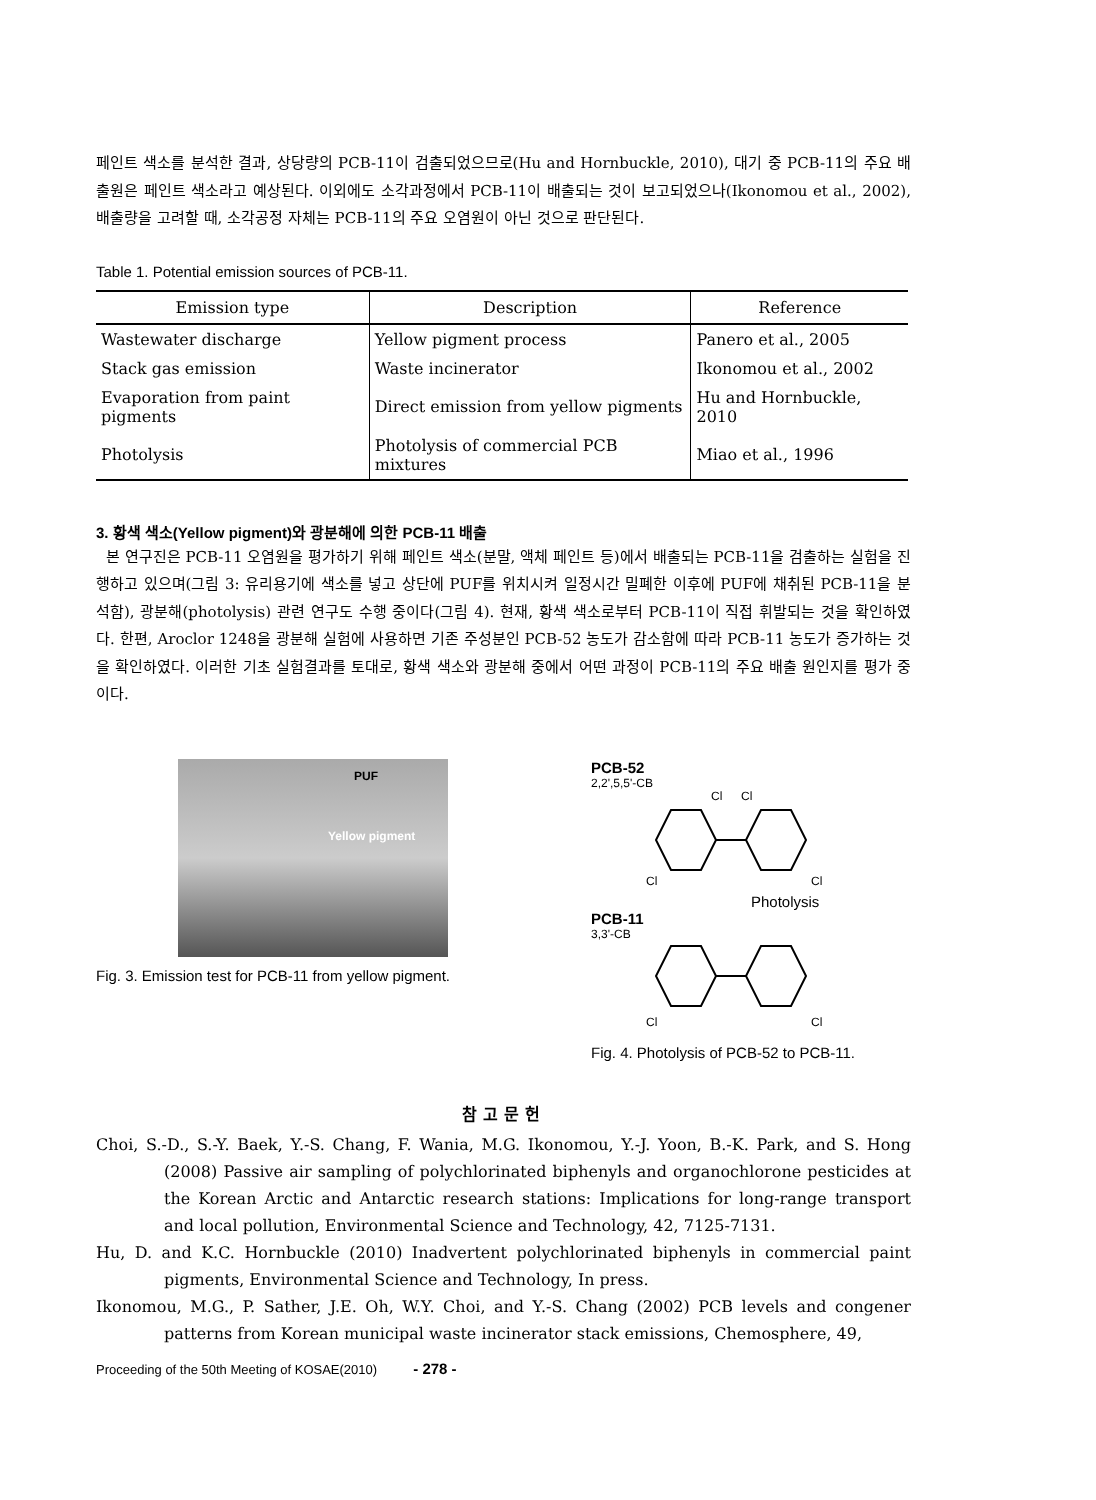페인트 색소를 분석한 결과, 상당량의 PCB-11이 검출되었으므로(Hu and Hornbuckle, 2010), 대기 중 PCB-11의 주요 배출원은 페인트 색소라고 예상된다. 이외에도 소각과정에서 PCB-11이 배출되는 것이 보고되었으나(Ikonomou et al., 2002), 배출량을 고려할 때, 소각공정 자체는 PCB-11의 주요 오염원이 아닌 것으로 판단된다.
Table 1. Potential emission sources of PCB-11.
| Emission type | Description | Reference |
| --- | --- | --- |
| Wastewater discharge | Yellow pigment process | Panero et al., 2005 |
| Stack gas emission | Waste incinerator | Ikonomou et al., 2002 |
| Evaporation from paint pigments | Direct emission from yellow pigments | Hu and Hornbuckle, 2010 |
| Photolysis | Photolysis of commercial PCB mixtures | Miao et al., 1996 |
3. 황색 색소(Yellow pigment)와 광분해에 의한 PCB-11 배출
본 연구진은 PCB-11 오염원을 평가하기 위해 페인트 색소(분말, 액체 페인트 등)에서 배출되는 PCB-11을 검출하는 실험을 진행하고 있으며(그림 3: 유리용기에 색소를 넣고 상단에 PUF를 위치시켜 일정시간 밀폐한 이후에 PUF에 채취된 PCB-11을 분석함), 광분해(photolysis) 관련 연구도 수행 중이다(그림 4). 현재, 황색 색소로부터 PCB-11이 직접 휘발되는 것을 확인하였다. 한편, Aroclor 1248을 광분해 실험에 사용하면 기존 주성분인 PCB-52 농도가 감소함에 따라 PCB-11 농도가 증가하는 것을 확인하였다. 이러한 기초 실험결과를 토대로, 황색 색소와 광분해 중에서 어떤 과정이 PCB-11의 주요 배출 원인지를 평가 중이다.
PUF
Yellow pigment
Fig. 3. Emission test for PCB-11 from yellow pigment.
PCB-52
2,2',5,5'-CB
Cl
Cl
Cl
Cl
Photolysis
PCB-11
3,3'-CB
Cl
Cl
Fig. 4. Photolysis of PCB-52 to PCB-11.
참고문헌
Choi, S.-D., S.-Y. Baek, Y.-S. Chang, F. Wania, M.G. Ikonomou, Y.-J. Yoon, B.-K. Park, and S. Hong (2008) Passive air sampling of polychlorinated biphenyls and organochlorone pesticides at the Korean Arctic and Antarctic research stations: Implications for long-range transport and local pollution, Environmental Science and Technology, 42, 7125-7131.
Hu, D. and K.C. Hornbuckle (2010) Inadvertent polychlorinated biphenyls in commercial paint pigments, Environmental Science and Technology, In press.
Ikonomou, M.G., P. Sather, J.E. Oh, W.Y. Choi, and Y.-S. Chang (2002) PCB levels and congener patterns from Korean municipal waste incinerator stack emissions, Chemosphere, 49,
Proceeding of the 50th Meeting of KOSAE(2010) - 278 -